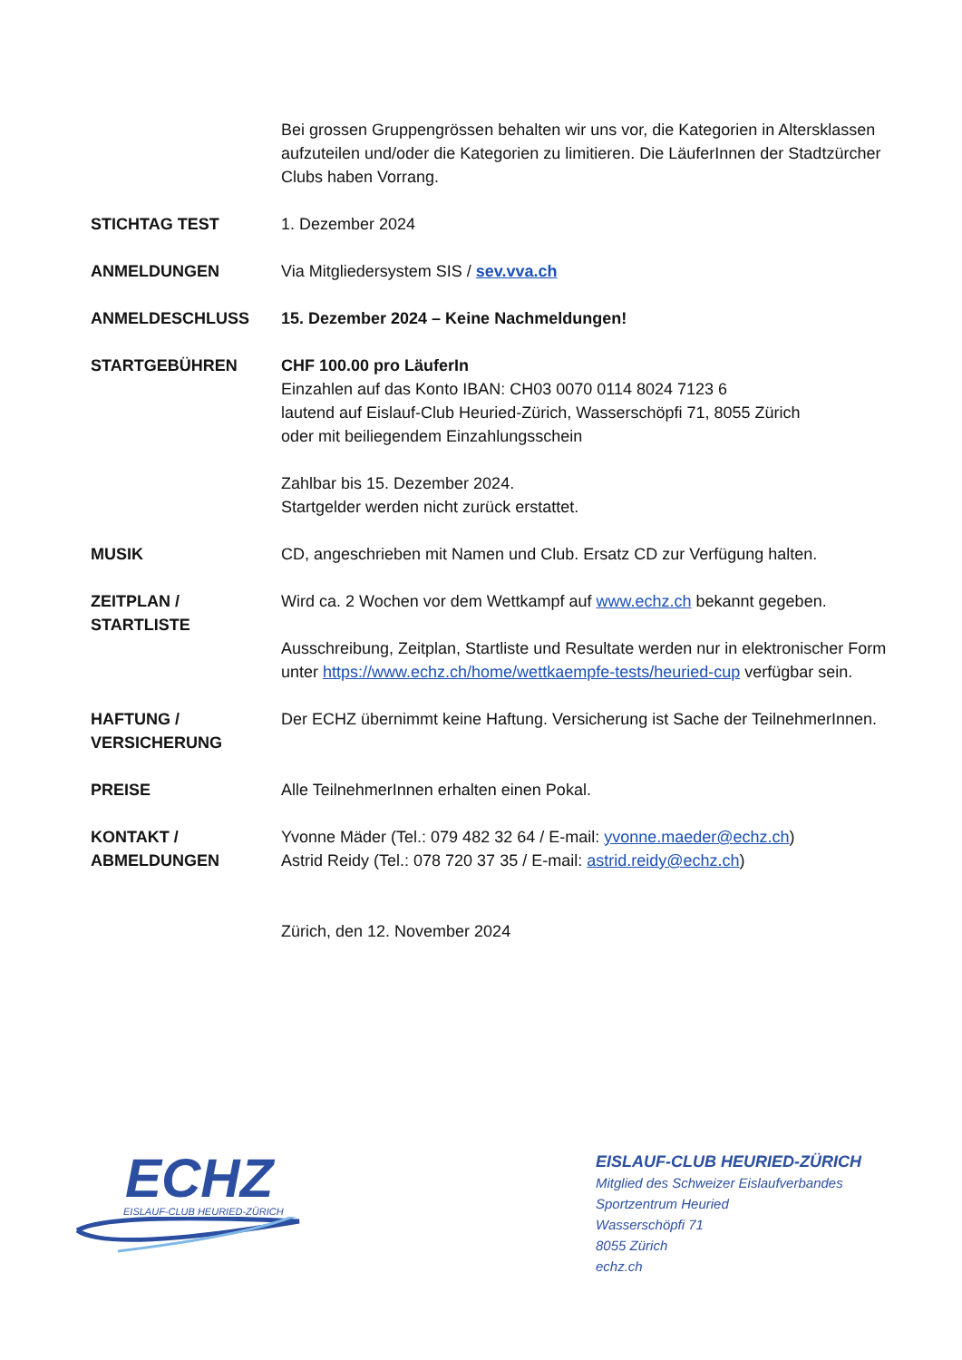Bei grossen Gruppengrössen behalten wir uns vor, die Kategorien in Altersklassen aufzuteilen und/oder die Kategorien zu limitieren. Die LäuferInnen der Stadtzürcher Clubs haben Vorrang.
STICHTAG TEST 1. Dezember 2024
ANMELDUNGEN Via Mitgliedersystem SIS / sev.vva.ch
ANMELDESCHLUSS 15. Dezember 2024 – Keine Nachmeldungen!
STARTGEBÜHREN CHF 100.00 pro LäuferIn
Einzahlen auf das Konto IBAN: CH03 0070 0114 8024 7123 6
lautend auf Eislauf-Club Heuried-Zürich, Wasserschöpfi 71, 8055 Zürich
oder mit beiliegendem Einzahlungsschein
Zahlbar bis 15. Dezember 2024.
Startgelder werden nicht zurück erstattet.
MUSIK CD, angeschrieben mit Namen und Club. Ersatz CD zur Verfügung halten.
ZEITPLAN /
STARTLISTE
Wird ca. 2 Wochen vor dem Wettkampf auf www.echz.ch bekannt gegeben.
Ausschreibung, Zeitplan, Startliste und Resultate werden nur in elektronischer Form unter https://www.echz.ch/home/wettkaempfe-tests/heuried-cup verfügbar sein.
HAFTUNG /
VERSICHERUNG
Der ECHZ übernimmt keine Haftung. Versicherung ist Sache der TeilnehmerInnen.
PREISE Alle TeilnehmerInnen erhalten einen Pokal.
KONTAKT /
ABMELDUNGEN
Yvonne Mäder (Tel.: 079 482 32 64 / E-mail: yvonne.maeder@echz.ch)
Astrid Reidy (Tel.: 078 720 37 35 / E-mail: astrid.reidy@echz.ch)
Zürich, den 12. November 2024
ECHZ
EISLAUF-CLUB HEURIED-ZÜRICH
EISLAUF-CLUB HEURIED-ZÜRICH
Mitglied des Schweizer Eislaufverbandes
Sportzentrum Heuried
Wasserschöpfi 71
8055 Zürich
echz.ch